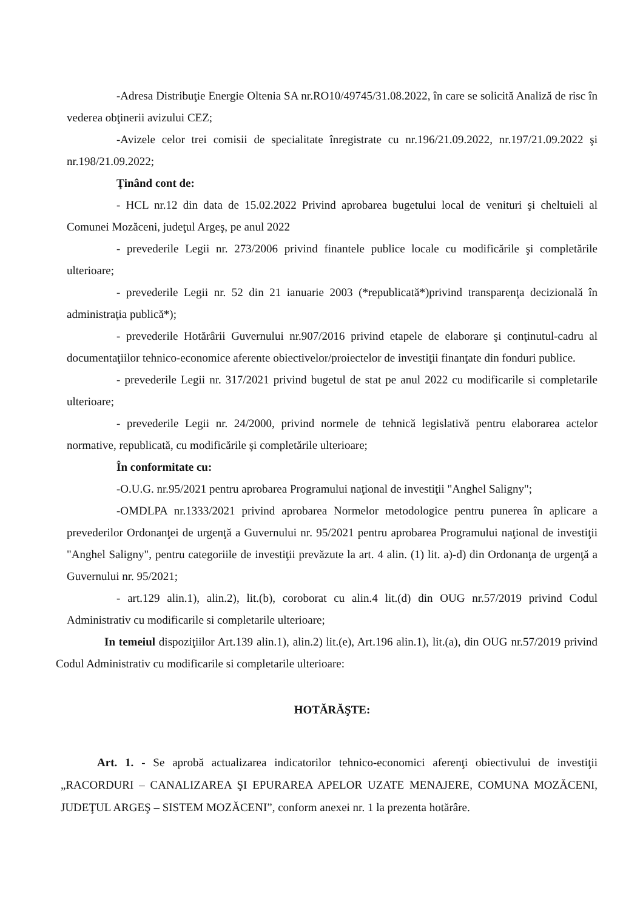-Adresa Distribuţie Energie Oltenia SA nr.RO10/49745/31.08.2022, în care se solicită Analiză de risc în vederea obţinerii avizului CEZ;
-Avizele celor trei comisii de specialitate înregistrate cu nr.196/21.09.2022, nr.197/21.09.2022 şi nr.198/21.09.2022;
Ţinând cont de:
- HCL nr.12 din data de 15.02.2022 Privind aprobarea bugetului local de venituri şi cheltuieli al Comunei Mozăceni, judeţul Argeş, pe anul 2022
- prevederile Legii nr. 273/2006 privind finantele publice locale cu modificările şi completările ulterioare;
- prevederile Legii nr. 52 din 21 ianuarie 2003 (*republicată*)privind transparenţa decizională în administraţia publică*);
- prevederile Hotărârii Guvernului nr.907/2016 privind etapele de elaborare şi conţinutul-cadru al documentaţiilor tehnico-economice aferente obiectivelor/proiectelor de investiţii finanţate din fonduri publice.
- prevederile Legii nr. 317/2021 privind bugetul de stat pe anul 2022 cu modificarile si completarile ulterioare;
- prevederile Legii nr. 24/2000, privind normele de tehnică legislativă pentru elaborarea actelor normative, republicată, cu modificările şi completările ulterioare;
În conformitate cu:
-O.U.G. nr.95/2021 pentru aprobarea Programului naţional de investiţii "Anghel Saligny";
-OMDLPA nr.1333/2021 privind aprobarea Normelor metodologice pentru punerea în aplicare a prevederilor Ordonanţei de urgenţă a Guvernului nr. 95/2021 pentru aprobarea Programului naţional de investiţii "Anghel Saligny", pentru categoriile de investiţii prevăzute la art. 4 alin. (1) lit. a)-d) din Ordonanţa de urgenţă a Guvernului nr. 95/2021;
- art.129 alin.1), alin.2), lit.(b), coroborat cu alin.4 lit.(d) din OUG nr.57/2019 privind Codul Administrativ cu modificarile si completarile ulterioare;
In temeiul dispoziţiilor Art.139 alin.1), alin.2) lit.(e), Art.196 alin.1), lit.(a), din OUG nr.57/2019 privind Codul Administrativ cu modificarile si completarile ulterioare:
HOTĂRĂŞTE:
Art. 1. - Se aprobă actualizarea indicatorilor tehnico-economici aferenţi obiectivului de investiţii „RACORDURI – CANALIZAREA ŞI EPURAREA APELOR UZATE MENAJERE, COMUNA MOZĂCENI, JUDEŢUL ARGEŞ – SISTEM MOZĂCENI”, conform anexei nr. 1 la prezenta hotărâre.